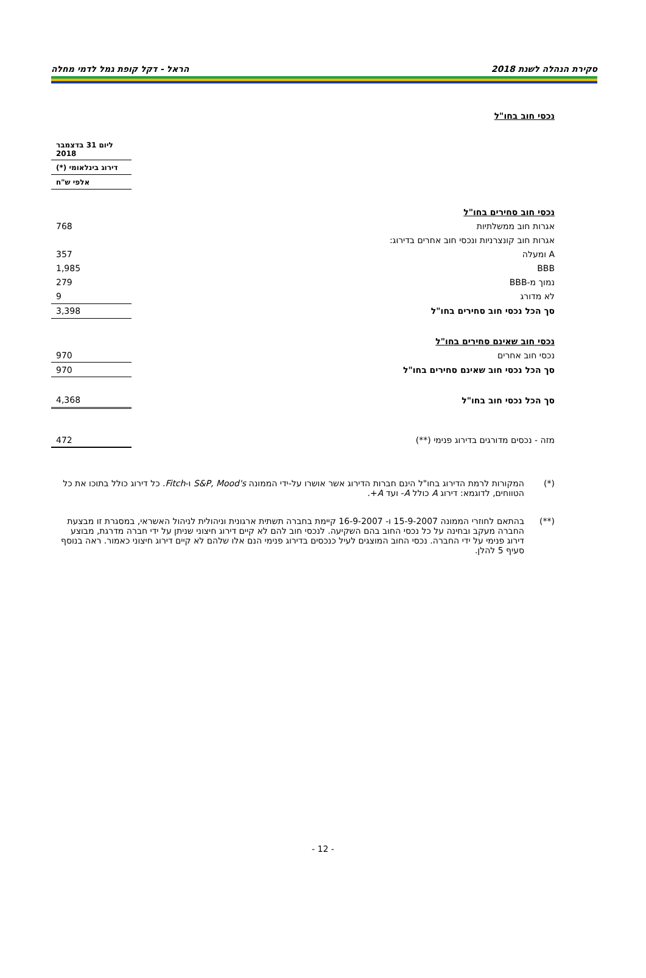סקירת הנהלה לשנת 2018 הראל - דקל קופת גמל לדמי מחלה
נכסי חוב בחו"ל
| | | ליום 31 בדצמבר 2018 |
| | | דירוג בינלאומי (*) |
| | | אלפי ש"ח |
| נכסי חוב סחירים בחו"ל | | |
| אגרות חוב ממשלתיות | | 768 |
| אגרות חוב קונצרניות ונכסי חוב אחרים בדירוג: | | |
| A ומעלה | | 357 |
| BBB | | 1,985 |
| נמוך מ-BBB | | 279 |
| לא מדורג | | 9 |
| סך הכל נכסי חוב סחירים בחו"ל | | 3,398 |
| נכסי חוב שאינם סחירים בחו"ל | | |
| נכסי חוב אחרים | | 970 |
| סך הכל נכסי חוב שאינם סחירים בחו"ל | | 970 |
| סך הכל נכסי חוב בחו"ל | | 4,368 |
| מזה - נכסים מדורגים בדירוג פנימי (**) | | 472 |
(*) המקורות לרמת הדירוג בחו"ל הינם חברות הדירוג אשר אושרו על-ידי הממונה S&P, Mood's ו-Fitch. כל דירוג כולל בתוכו את כל הטווחים, לדוגמא: דירוג A כולל A- ועד A+.
(**)
בהתאם לחוזרי הממונה 15-9-2007 ו- 16-9-2007 קיימת בחברה תשתית ארגונית וניהולית לניהול האשראי, במסגרת זו מבצעת החברה מעקב ובחינה על כל נכסי החוב בהם השקיעה. לנכסי חוב להם לא קיים דירוג חיצוני שניתן על ידי חברה מדרגת, מבוצע דירוג פנימי על ידי החברה. נכסי החוב המוצגים לעיל כנכסים בדירוג פנימי הנם אלו שלהם לא קיים דירוג חיצוני כאמור. ראה בנוסף סעיף 5 להלן.
- 12 -